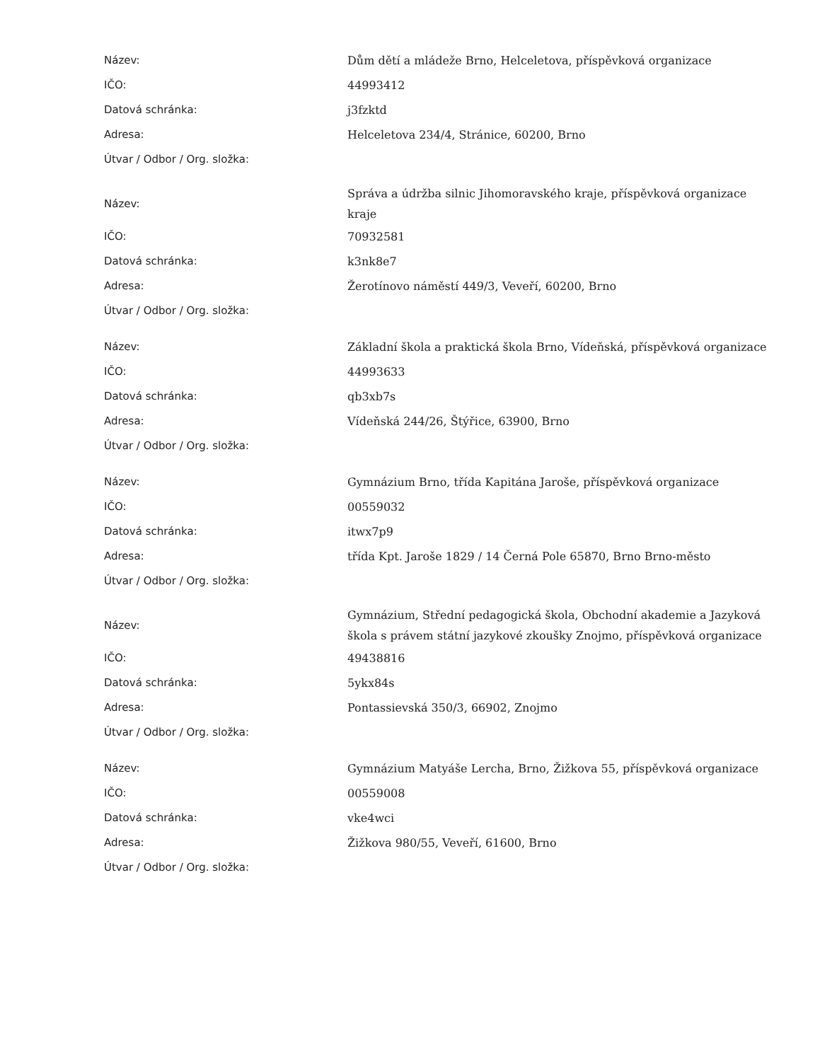| Název: | Dům dětí a mládeže Brno, Helceletova, příspěvková organizace |
| IČO: | 44993412 |
| Datová schránka: | j3fzktd |
| Adresa: | Helceletova 234/4, Stránice, 60200, Brno |
| Útvar / Odbor / Org. složka: | |
| Název: | Správa a údržba silnic Jihomoravského kraje, příspěvková organizace kraje |
| IČO: | 70932581 |
| Datová schránka: | k3nk8e7 |
| Adresa: | Žerotínovo náměstí 449/3, Veveří, 60200, Brno |
| Útvar / Odbor / Org. složka: | |
| Název: | Základní škola a praktická škola Brno, Vídeňská, příspěvková organizace |
| IČO: | 44993633 |
| Datová schránka: | qb3xb7s |
| Adresa: | Vídeňská 244/26, Štýřice, 63900, Brno |
| Útvar / Odbor / Org. složka: | |
| Název: | Gymnázium Brno, třída Kapitána Jaroše, příspěvková organizace |
| IČO: | 00559032 |
| Datová schránka: | itwx7p9 |
| Adresa: | třída Kpt. Jaroše 1829 / 14 Černá Pole 65870, Brno Brno-město |
| Útvar / Odbor / Org. složka: | |
| Název: | Gymnázium, Střední pedagogická škola, Obchodní akademie a Jazyková škola s právem státní jazykové zkoušky Znojmo, příspěvková organizace |
| IČO: | 49438816 |
| Datová schránka: | 5ykx84s |
| Adresa: | Pontassievská 350/3, 66902, Znojmo |
| Útvar / Odbor / Org. složka: | |
| Název: | Gymnázium Matyáše Lercha, Brno, Žižkova 55, příspěvková organizace |
| IČO: | 00559008 |
| Datová schránka: | vke4wci |
| Adresa: | Žižkova 980/55, Veveří, 61600, Brno |
| Útvar / Odbor / Org. složka: | |